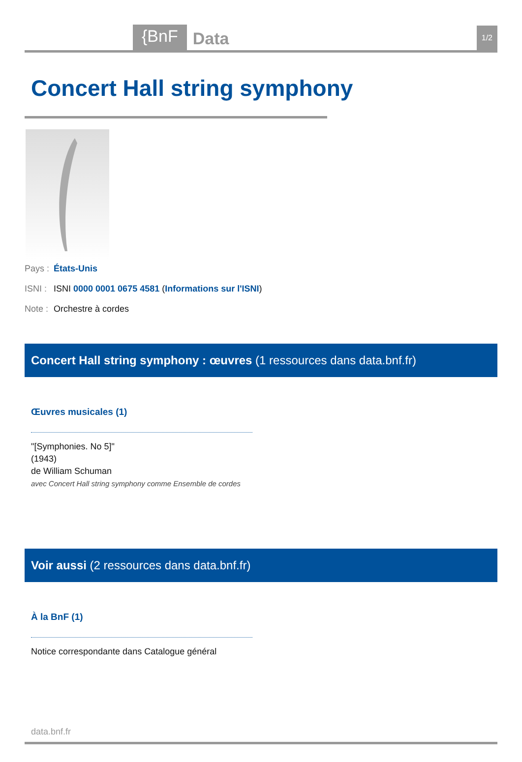{BnF
Data
1/2
Concert Hall string symphony
Pays : États-Unis
ISNI : ISNI 0000 0001 0675 4581 (Informations sur l'ISNI)
Note : Orchestre à cordes
Concert Hall string symphony : œuvres (1 ressources dans data.bnf.fr)
Œuvres musicales (1)
"[Symphonies. No 5]"
(1943)
de William Schuman
avec Concert Hall string symphony comme Ensemble de cordes
Voir aussi (2 ressources dans data.bnf.fr)
À la BnF (1)
Notice correspondante dans Catalogue général
data.bnf.fr